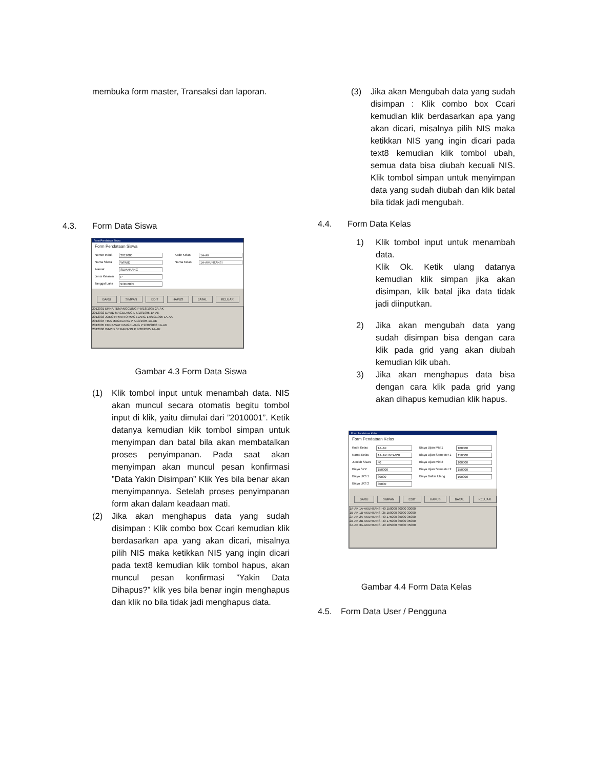membuka form master, Transaksi dan laporan.
4.3. Form Data Siswa
Form Pendataan Siswa
Form Pendataan Siswa
Nomor Induk 2012006 Kode Kelas 1A-AK Nama Siswa WIWID Nama Kelas 1A-AKUNTANSI Alamat SEMARANG Jenis Kelamin P Tanggal Lahir 9/30/2005
BARU SIMPAN EDIT HAPUS BATAL KELUAR
2012001 ERNA TEMANGGUNG P 5/18/1995 2A-AK
2012002 DAVID MAGELANG L 5/10/1995 1A-AK
2012003 JOKO RIYANTO MAGELANG L 5/10/1995 1A-AK
2012004 TIKA MAGELANG P 5/10/1995 1A-AK
2012005 ERNA WATI MAGELANG P 9/30/2003 1A-AK
2012006 WIWID SEMARANG P 9/30/2005 1A-AK
Gambar 4.3 Form Data Siswa
(1) Klik tombol input untuk menambah data. NIS akan muncul secara otomatis begitu tombol input di klik, yaitu dimulai dari ”2010001”. Ketik datanya kemudian klik tombol simpan untuk menyimpan dan batal bila akan membatalkan proses penyimpanan. Pada saat akan menyimpan akan muncul pesan konfirmasi ”Data Yakin Disimpan” Klik Yes bila benar akan menyimpannya. Setelah proses penyimpanan form akan dalam keadaan mati.
(2) Jika akan menghapus data yang sudah disimpan : Klik combo box Ccari kemudian klik berdasarkan apa yang akan dicari, misalnya pilih NIS maka ketikkan NIS yang ingin dicari pada text8 kemudian klik tombol hapus, akan muncul pesan konfirmasi ”Yakin Data Dihapus?” klik yes bila benar ingin menghapus dan klik no bila tidak jadi menghapus data.
(3) Jika akan Mengubah data yang sudah disimpan : Klik combo box Ccari kemudian klik berdasarkan apa yang akan dicari, misalnya pilih NIS maka ketikkan NIS yang ingin dicari pada text8 kemudian klik tombol ubah, semua data bisa diubah kecuali NIS. Klik tombol simpan untuk menyimpan data yang sudah diubah dan klik batal bila tidak jadi mengubah.
4.4. Form Data Kelas
1) Klik tombol input untuk menambah data.
Klik Ok. Ketik ulang datanya kemudian klik simpan jika akan disimpan, klik batal jika data tidak jadi diinputkan.
2) Jika akan mengubah data yang sudah disimpan bisa dengan cara klik pada grid yang akan diubah kemudian klik ubah.
3) Jika akan menghapus data bisa dengan cara klik pada grid yang akan dihapus kemudian klik hapus.
Form Pendataan Kelas
Form Pendataan Kelas
Kode Kelas 1A-AK Biaya Ujian Mid 1 100000 Nama Kelas 1A-AKUNTANSI Biaya Ujian Semester 1 150000 Jumlah Siswa 40 Biaya Ujian Mid 2 100000 Biaya SPP 150000 Biaya Ujian Semester 2 150000 Biaya LKS 1 30000 Biaya Daftar Ulang 100000 Biaya LKS 2 30000
BARU SIMPAN EDIT HAPUS BATAL KELUAR
1A-AK 1A-AKUNTANSI 40 150000 30000 30000
1B-AK 1B-AKUNTANSI 35 150000 30000 30000
2A-AK 2A-AKUNTANSI 40 175000 35000 35000
2B-AK 2B-AKUNTANSI 40 175000 35000 35000
3A-AK 3A-AKUNTANSI 40 185000 45000 45000
Gambar 4.4 Form Data Kelas
4.5. Form Data User / Pengguna